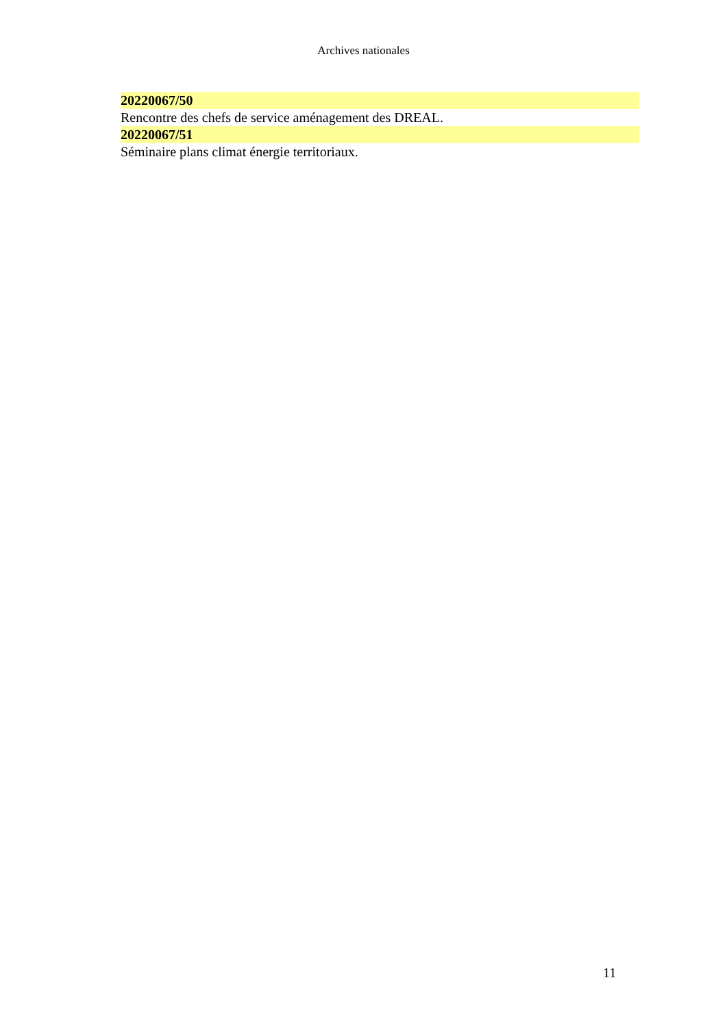Archives nationales
20220067/50
Rencontre des chefs de service aménagement des DREAL.
20220067/51
Séminaire plans climat énergie territoriaux.
11